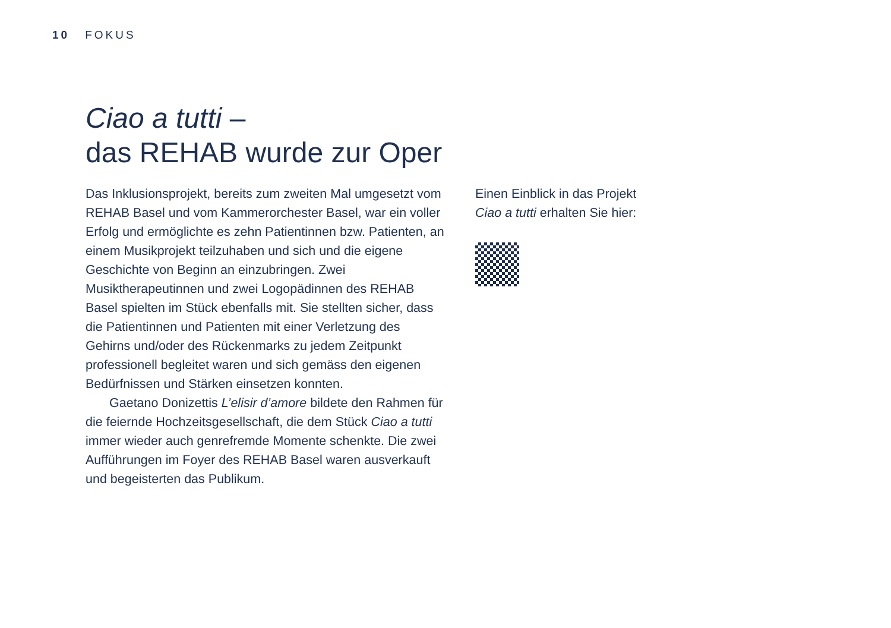10 FOKUS
Ciao a tutti –
das REHAB wurde zur Oper
Das Inklusionsprojekt, bereits zum zweiten Mal umgesetzt vom REHAB Basel und vom Kammerorchester Basel, war ein voller Erfolg und ermöglichte es zehn Patientinnen bzw. Patienten, an einem Musikprojekt teilzuhaben und sich und die eigene Geschichte von Beginn an einzubringen. Zwei Musiktherapeutinnen und zwei Logopädinnen des REHAB Basel spielten im Stück ebenfalls mit. Sie stellten sicher, dass die Patientinnen und Patienten mit einer Verletzung des Gehirns und/oder des Rückenmarks zu jedem Zeitpunkt professionell begleitet waren und sich gemäss den eigenen Bedürfnissen und Stärken einsetzen konnten.
Gaetano Donizettis L’elisir d’amore bildete den Rahmen für die feiernde Hochzeitsgesellschaft, die dem Stück Ciao a tutti immer wieder auch genrefremde Momente schenkte. Die zwei Aufführungen im Foyer des REHAB Basel waren ausverkauft und begeisterten das Publikum.
Einen Einblick in das Projekt Ciao a tutti erhalten Sie hier: